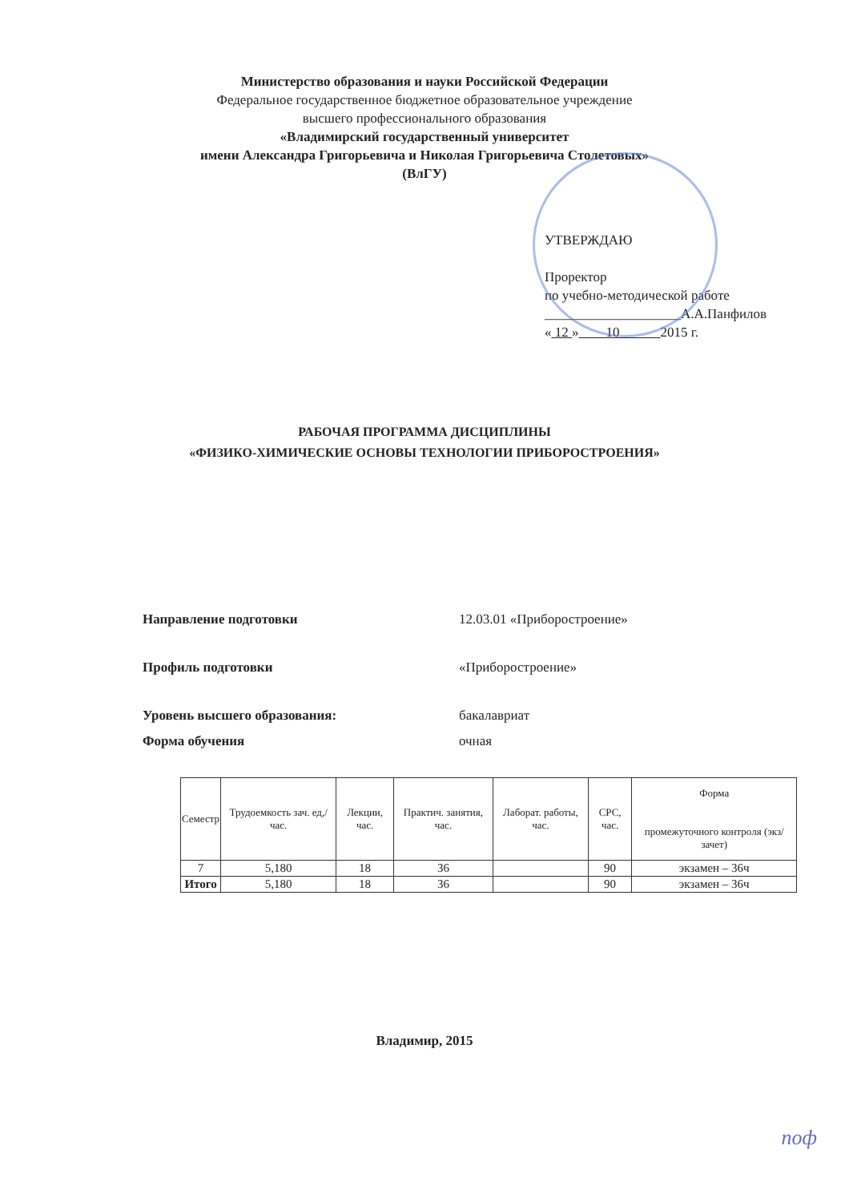Министерство образования и науки Российской Федерации
Федеральное государственное бюджетное образовательное учреждение
высшего профессионального образования
«Владимирский государственный университет
имени Александра Григорьевича и Николая Григорьевича Столетовых»
(ВлГУ)
УТВЕРЖДАЮ
Проректор
по учебно-методической работе
____________________А.А.Панфилов
« 12 » 10 2015 г.
РАБОЧАЯ ПРОГРАММА ДИСЦИПЛИНЫ
«ФИЗИКО-ХИМИЧЕСКИЕ ОСНОВЫ ТЕХНОЛОГИИ ПРИБОРОСТРОЕНИЯ»
Направление подготовки 12.03.01 «Приборостроение»
Профиль подготовки «Приборостроение»
Уровень высшего образования: бакалавриат
Форма обучения очная
| Семестр | Трудоемкость зач. ед,/час. | Лекции, час. | Практич. занятия, час. | Лаборат. работы, час. | СРС, час. | Форма промежуточного контроля (экз/зачет) |
| --- | --- | --- | --- | --- | --- | --- |
| 7 | 5,180 | 18 | 36 | | 90 | экзамен – 36ч |
| Итого | 5,180 | 18 | 36 | | 90 | экзамен – 36ч |
Владимир, 2015
поф